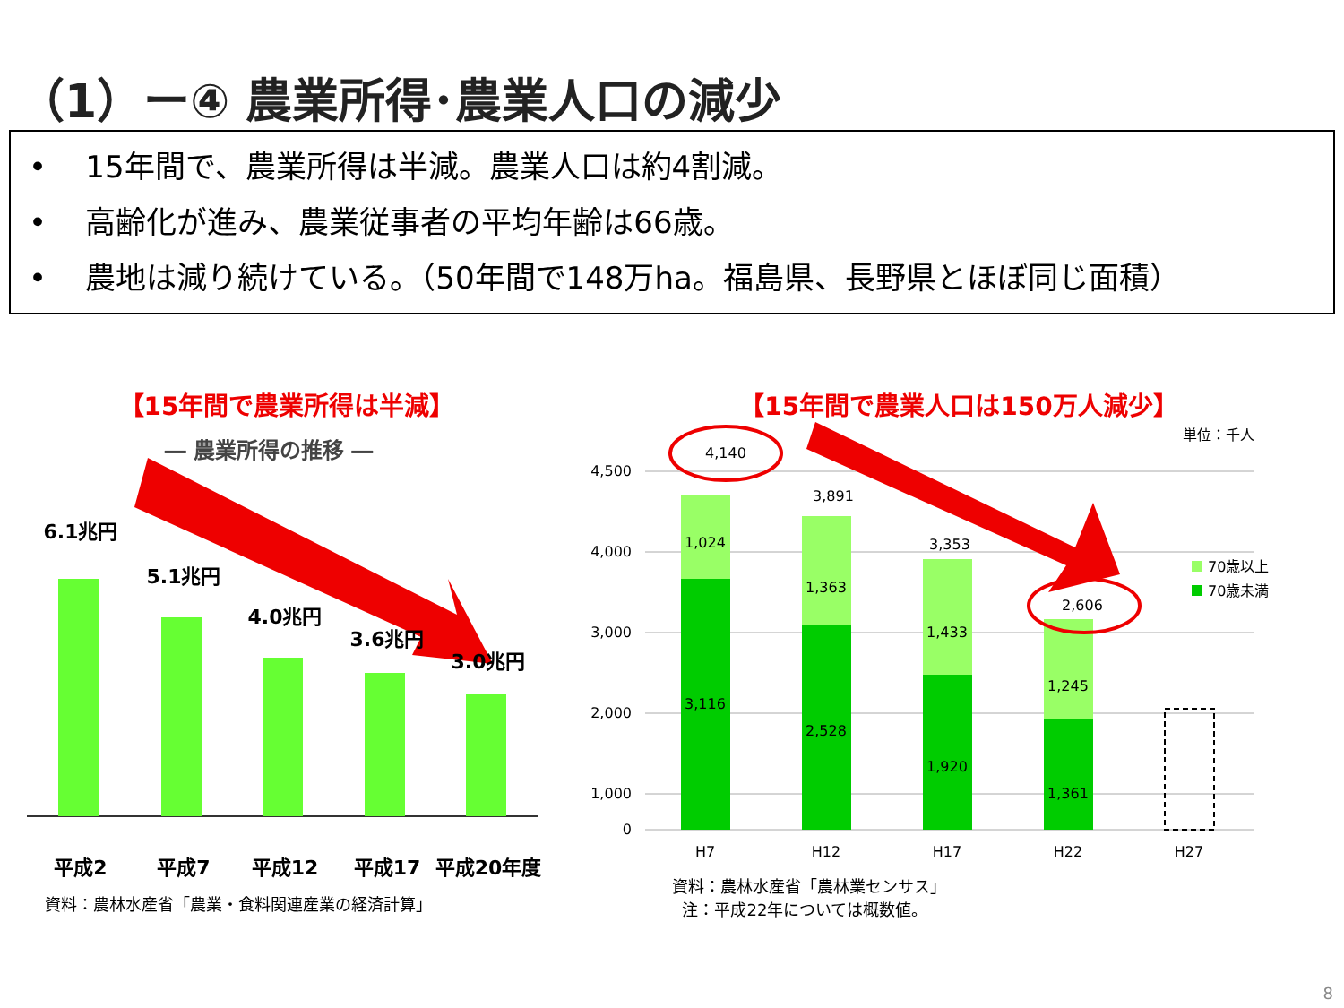（1）ー④ 農業所得･農業人口の減少
• 15年間で、農業所得は半減。農業人口は約4割減。
• 高齢化が進み、農業従事者の平均年齢は66歳。
• 農地は減り続けている。（50年間で148万ha。福島県、長野県とほぼ同じ面積）
【15年間で農業所得は半減】
― 農業所得の推移 ―
6.1兆円
5.1兆円
4.0兆円
3.6兆円
3.0兆円
平成2
平成7
平成12
平成17
平成20年度
資料：農林水産省「農業・食料関連産業の経済計算」
【15年間で農業人口は150万人減少】
0
1,000
2,000
3,000
4,000
4,500
1,024
3,116
1,363
2,528
1,433
1,920
1,245
1,361
4,140
3,891
3,353
2,606
H7
H12
H17
H22
H27
単位：千人
70歳以上
70歳未満
資料：農林水産省「農林業センサス」
注：平成22年については概数値。
8